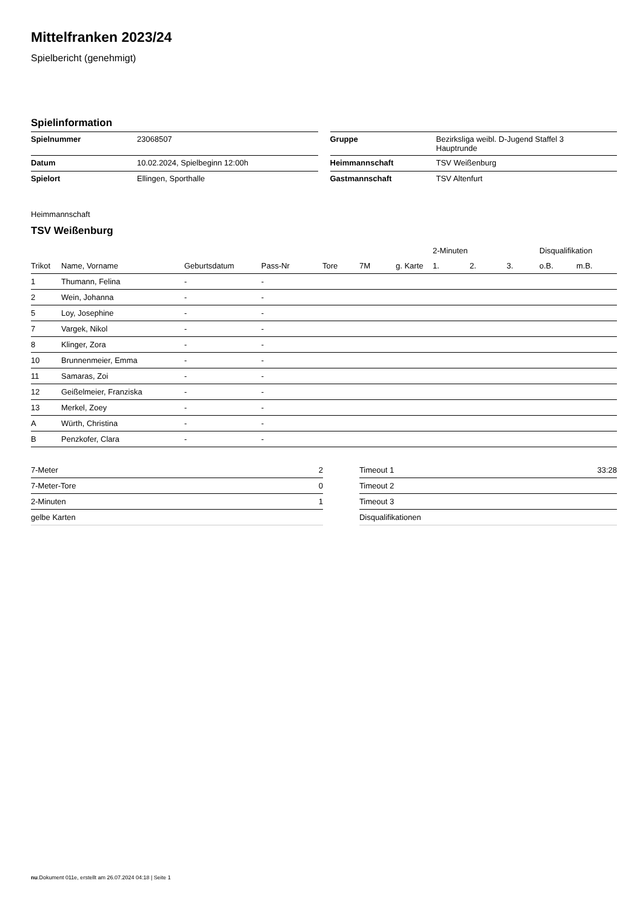Mittelfranken 2023/24
Spielbericht (genehmigt)
Spielinformation
| Spielnummer | 23068507 |
| Datum | 10.02.2024, Spielbeginn 12:00h |
| Spielort | Ellingen, Sporthalle |
| Gruppe | Bezirksliga weibl. D-Jugend Staffel 3 Hauptrunde |
| Heimmannschaft | TSV Weißenburg |
| Gastmannschaft | TSV Altenfurt |
Heimmannschaft
TSV Weißenburg
| | | | | | | | 2-Minuten | | | Disqualifikation | |
| --- | --- | --- | --- | --- | --- | --- | --- | --- | --- | --- | --- |
| Trikot | Name, Vorname | Geburtsdatum | Pass-Nr | Tore | 7M | g. Karte | 1. | 2. | 3. | o.B. | m.B. |
| 1 | Thumann, Felina | - | - | | | | | | | | |
| 2 | Wein, Johanna | - | - | | | | | | | | |
| 5 | Loy, Josephine | - | - | | | | | | | | |
| 7 | Vargek, Nikol | - | - | | | | | | | | |
| 8 | Klinger, Zora | - | - | | | | | | | | |
| 10 | Brunnenmeier, Emma | - | - | | | | | | | | |
| 11 | Samaras, Zoi | - | - | | | | | | | | |
| 12 | Geißelmeier, Franziska | - | - | | | | | | | | |
| 13 | Merkel, Zoey | - | - | | | | | | | | |
| A | Würth, Christina | - | - | | | | | | | | |
| B | Penzkofer, Clara | - | - | | | | | | | | |
| 7-Meter | 2 |
| 7-Meter-Tore | 0 |
| 2-Minuten | 1 |
| gelbe Karten | |
| Timeout 1 | 33:28 |
| Timeout 2 | |
| Timeout 3 | |
| Disqualifikationen | |
nu.Dokument 011e, erstellt am 26.07.2024 04:18 | Seite 1